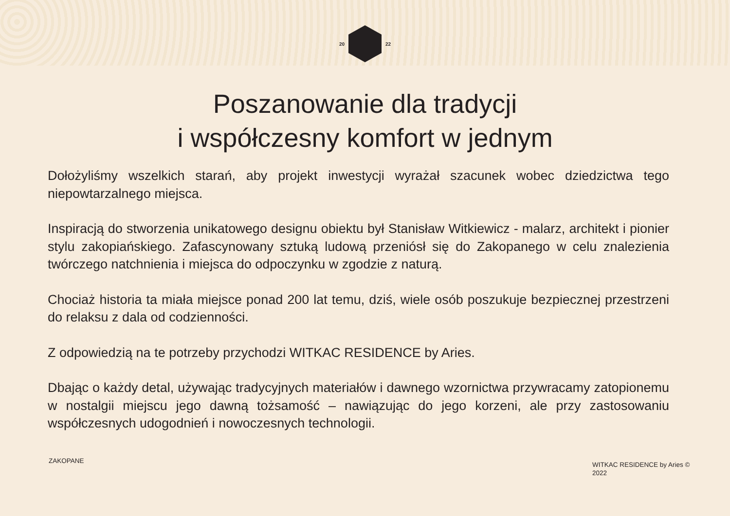20 22
Poszanowanie dla tradycji
i współczesny komfort w jednym
Dołożyliśmy wszelkich starań, aby projekt inwestycji wyrażał szacunek wobec dziedzictwa tego niepowtarzalnego miejsca.
Inspiracją do stworzenia unikatowego designu obiektu był Stanisław Witkiewicz - malarz, architekt i pionier stylu zakopiańskiego. Zafascynowany sztuką ludową przeniósł się do Zakopanego w celu znalezienia twórczego natchnienia i miejsca do odpoczynku w zgodzie z naturą.
Chociaż historia ta miała miejsce ponad 200 lat temu, dziś, wiele osób poszukuje bezpiecznej przestrzeni do relaksu z dala od codzienności.
Z odpowiedzią na te potrzeby przychodzi WITKAC RESIDENCE by Aries.
Dbając o każdy detal, używając tradycyjnych materiałów i dawnego wzornictwa przywracamy zatopionemu w nostalgii miejscu jego dawną tożsamość – nawiązując do jego korzeni, ale przy zastosowaniu współczesnych udogodnień i nowoczesnych technologii.
ZAKOPANE
WITKAC RESIDENCE by Aries © 2022